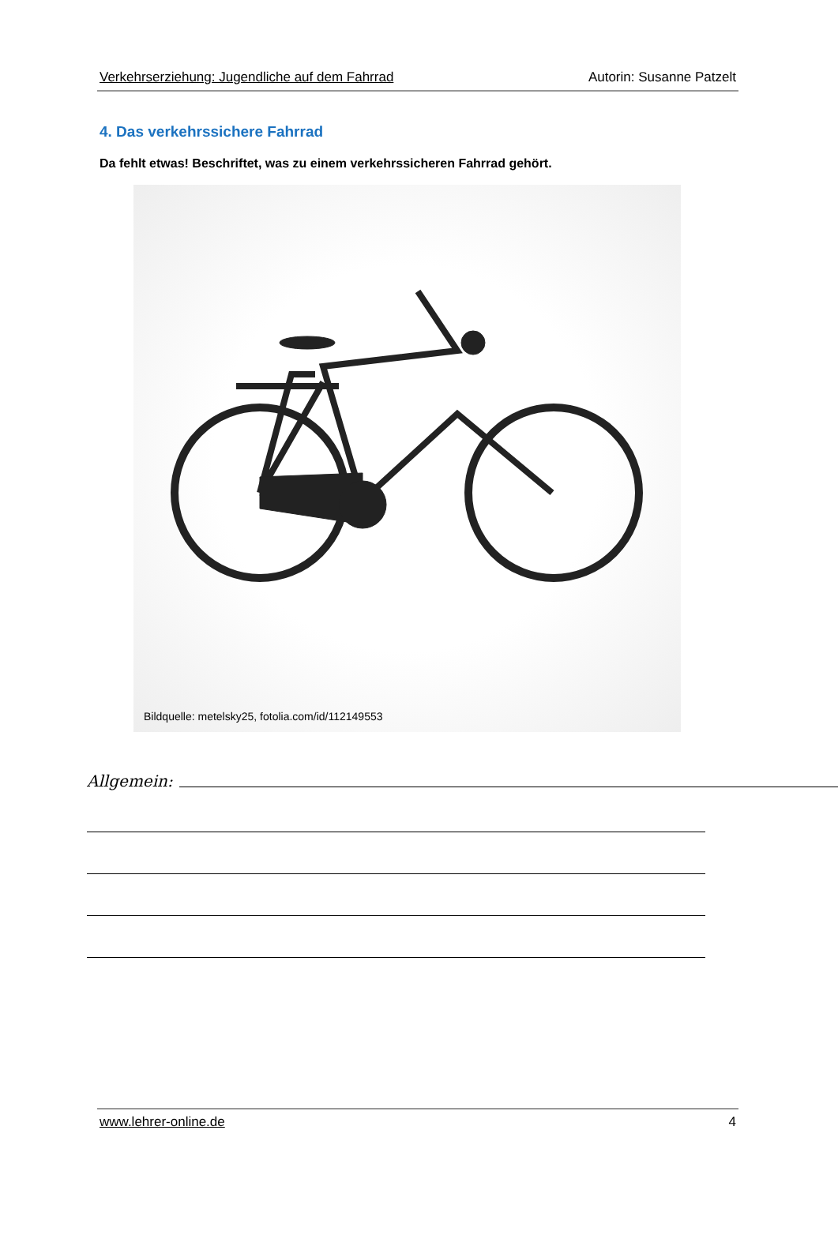Verkehrserziehung: Jugendliche auf dem Fahrrad Autorin: Susanne Patzelt
4. Das verkehrssichere Fahrrad
Da fehlt etwas! Beschriftet, was zu einem verkehrssicheren Fahrrad gehört.
Bildquelle: metelsky25, fotolia.com/id/112149553
Allgemein:
www.lehrer-online.de 4